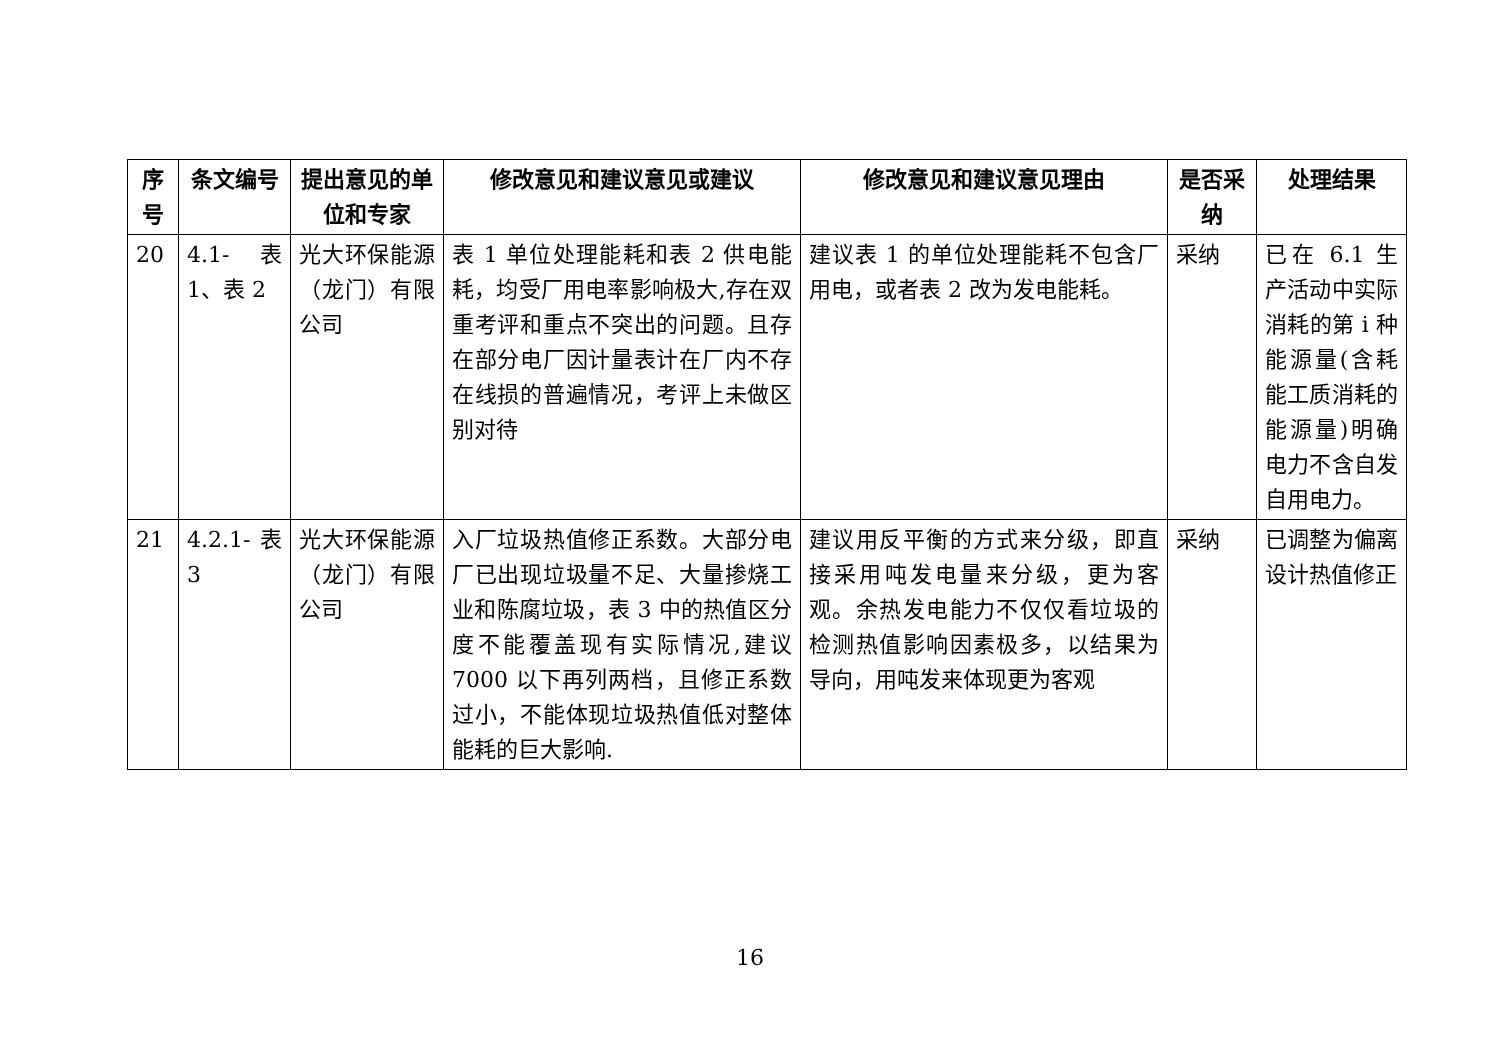| 序号 | 条文编号 | 提出意见的单位和专家 | 修改意见和建议意见或建议 | 修改意见和建议意见理由 | 是否采纳 | 处理结果 |
| --- | --- | --- | --- | --- | --- | --- |
| 20 | 4.1- 表 1、表 2 | 光大环保能源（龙门）有限公司 | 表 1 单位处理能耗和表 2 供电能耗，均受厂用电率影响极大,存在双重考评和重点不突出的问题。且存在部分电厂因计量表计在厂内不存在线损的普遍情况，考评上未做区别对待 | 建议表 1 的单位处理能耗不包含厂用电，或者表 2 改为发电能耗。 | 采纳 | 已在 6.1 生产活动中实际消耗的第 i 种能源量(含耗能工质消耗的能源量)明确电力不含自发自用电力。 |
| 21 | 4.2.1- 表 3 | 光大环保能源（龙门）有限公司 | 入厂垃圾热值修正系数。大部分电厂已出现垃圾量不足、大量掺烧工业和陈腐垃圾，表 3 中的热值区分度不能覆盖现有实际情况,建议 7000 以下再列两档，且修正系数过小，不能体现垃圾热值低对整体能耗的巨大影响. | 建议用反平衡的方式来分级，即直接采用吨发电量来分级，更为客观。余热发电能力不仅仅看垃圾的检测热值影响因素极多，以结果为导向，用吨发来体现更为客观 | 采纳 | 已调整为偏离设计热值修正 |
16